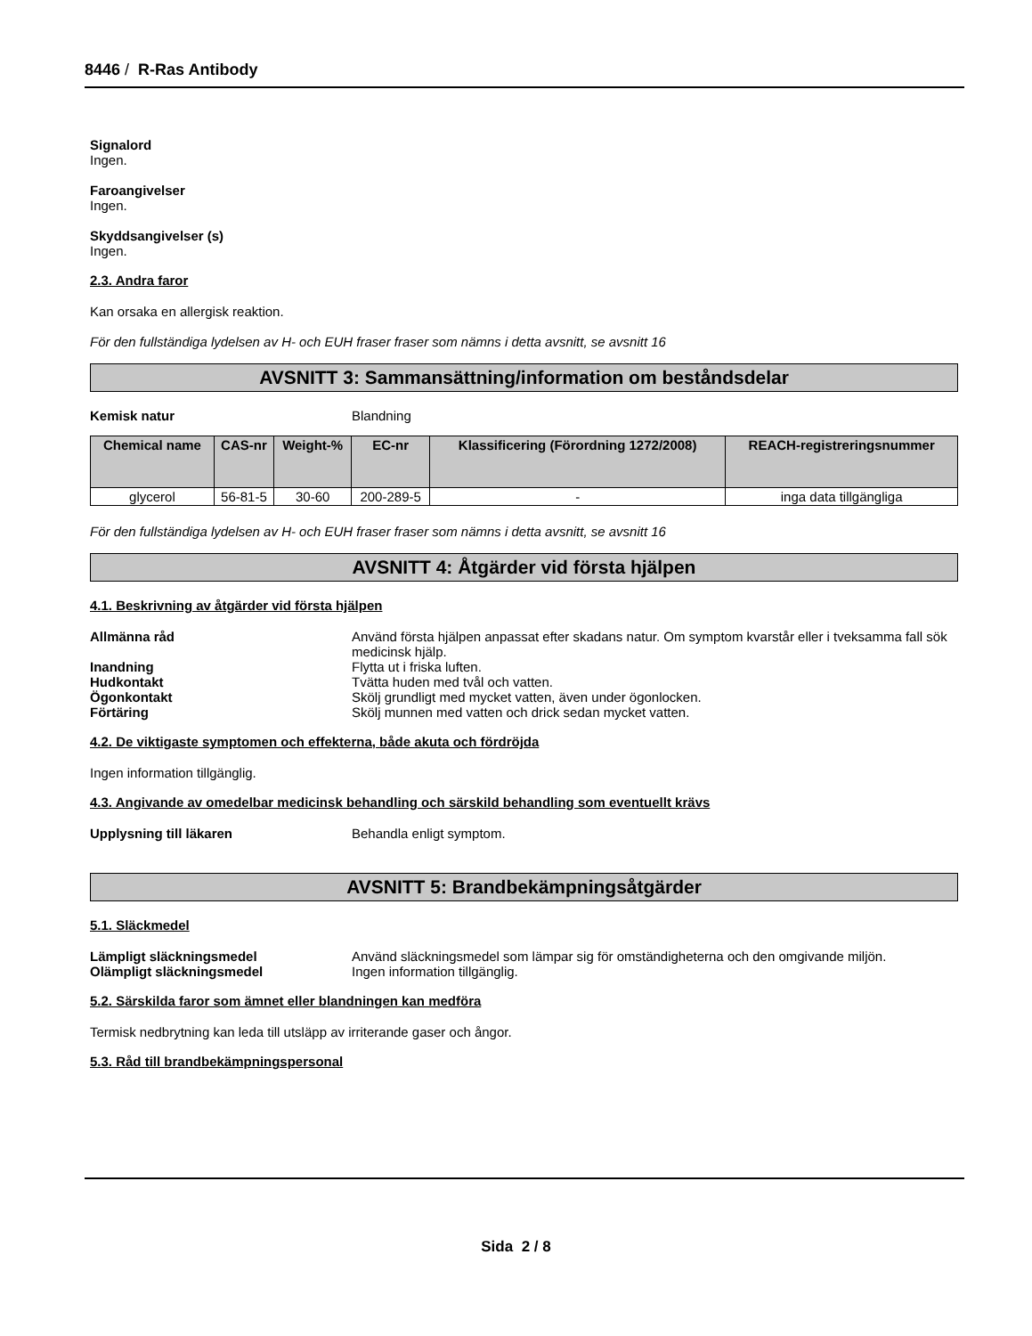8446 / R-Ras Antibody
Signalord
Ingen.
Faroangivelser
Ingen.
Skyddsangivelser (s)
Ingen.
2.3. Andra faror
Kan orsaka en allergisk reaktion.
För den fullständiga lydelsen av H- och EUH fraser fraser som nämns i detta avsnitt, se avsnitt 16
AVSNITT 3: Sammansättning/information om beståndsdelar
Kemisk natur Blandning
| Chemical name | CAS-nr | Weight-% | EC-nr | Klassificering (Förordning 1272/2008) | REACH-registreringsnummer |
| --- | --- | --- | --- | --- | --- |
| glycerol | 56-81-5 | 30-60 | 200-289-5 | - | inga data tillgängliga |
För den fullständiga lydelsen av H- och EUH fraser fraser som nämns i detta avsnitt, se avsnitt 16
AVSNITT 4: Åtgärder vid första hjälpen
4.1. Beskrivning av åtgärder vid första hjälpen
Allmänna råd Använd första hjälpen anpassat efter skadans natur. Om symptom kvarstår eller i tveksamma fall sök medicinsk hjälp.
Inandning Flytta ut i friska luften.
Hudkontakt Tvätta huden med tvål och vatten.
Ögonkontakt Skölj grundligt med mycket vatten, även under ögonlocken.
Förtäring Skölj munnen med vatten och drick sedan mycket vatten.
4.2. De viktigaste symptomen och effekterna, både akuta och fördröjda
Ingen information tillgänglig.
4.3. Angivande av omedelbar medicinsk behandling och särskild behandling som eventuellt krävs
Upplysning till läkaren Behandla enligt symptom.
AVSNITT 5: Brandbekämpningsåtgärder
5.1. Släckmedel
Lämpligt släckningsmedel Använd släckningsmedel som lämpar sig för omständigheterna och den omgivande miljön.
Olämpligt släckningsmedel Ingen information tillgänglig.
5.2. Särskilda faror som ämnet eller blandningen kan medföra
Termisk nedbrytning kan leda till utsläpp av irriterande gaser och ångor.
5.3. Råd till brandbekämpningspersonal
Sida 2 / 8